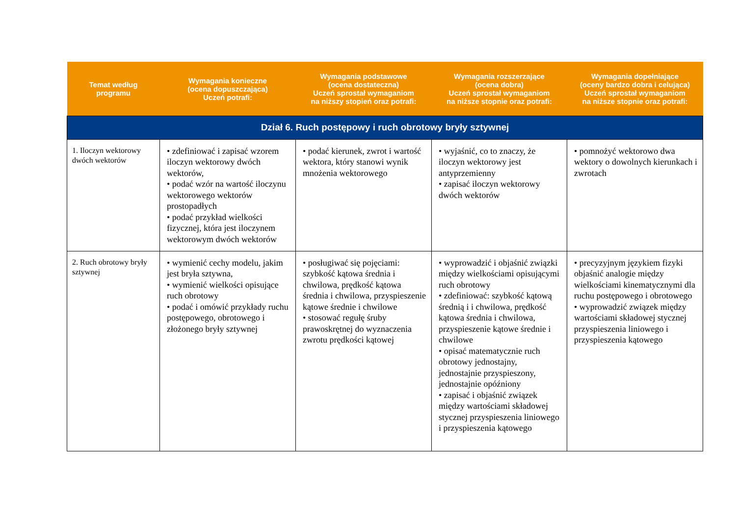| Temat według programu | Wymagania konieczne (ocena dopuszczająca) Uczeń potrafi: | Wymagania podstawowe (ocena dostateczna) Uczeń sprostał wymaganiom na niższy stopień oraz potrafi: | Wymagania rozszerzające (ocena dobra) Uczeń sprostał wymaganiom na niższe stopnie oraz potrafi: | Wymagania dopełniające (oceny bardzo dobra i celująca) Uczeń sprostał wymaganiom na niższe stopnie oraz potrafi: |
| --- | --- | --- | --- | --- |
| Dział 6. Ruch postępowy i ruch obrotowy bryły sztywnej | | | | |
| 1. Iloczyn wektorowy dwóch wektorów | • zdefiniować i zapisać wzorem iloczyn wektorowy dwóch wektorów, • podać wzór na wartość iloczynu wektorowego wektorów prostopadłych • podać przykład wielkości fizycznej, która jest iloczynem wektorowym dwóch wektorów | • podać kierunek, zwrot i wartość wektora, który stanowi wynik mnożenia wektorowego | • wyjaśnić, co to znaczy, że iloczyn wektorowy jest antyprzemienny • zapisać iloczyn wektorowy dwóch wektorów | • pomnożyć wektorowo dwa wektory o dowolnych kierunkach i zwrotach |
| 2. Ruch obrotowy bryły sztywnej | • wymienić cechy modelu, jakim jest bryła sztywna, • wymienić wielkości opisujące ruch obrotowy • podać i omówić przykłady ruchu postępowego, obrotowego i złożonego bryły sztywnej | • posługiwać się pojęciami: szybkość kątowa średnia i chwilowa, prędkość kątowa średnia i chwilowa, przyspieszenie kątowe średnie i chwilowe • stosować regułę śruby prawoskrętnej do wyznaczenia zwrotu prędkości kątowej | • wyprowadzić i objaśnić związki między wielkościami opisującymi ruch obrotowy • zdefiniować: szybkość kątową średnią i i chwilowa, prędkość kątowa średnia i chwilowa, przyspieszenie kątowe średnie i chwilowe • opisać matematycznie ruch obrotowy jednostajny, jednostajnie przyspieszony, jednostajnie opóźniony • zapisać i objaśnić związek między wartościami składowej stycznej przyspieszenia liniowego i przyspieszenia kątowego | • precyzyjnym językiem fizyki objaśnić analogie między wielkościami kinematycznymi dla ruchu postępowego i obrotowego • wyprowadzić związek między wartościami składowej stycznej przyspieszenia liniowego i przyspieszenia kątowego |